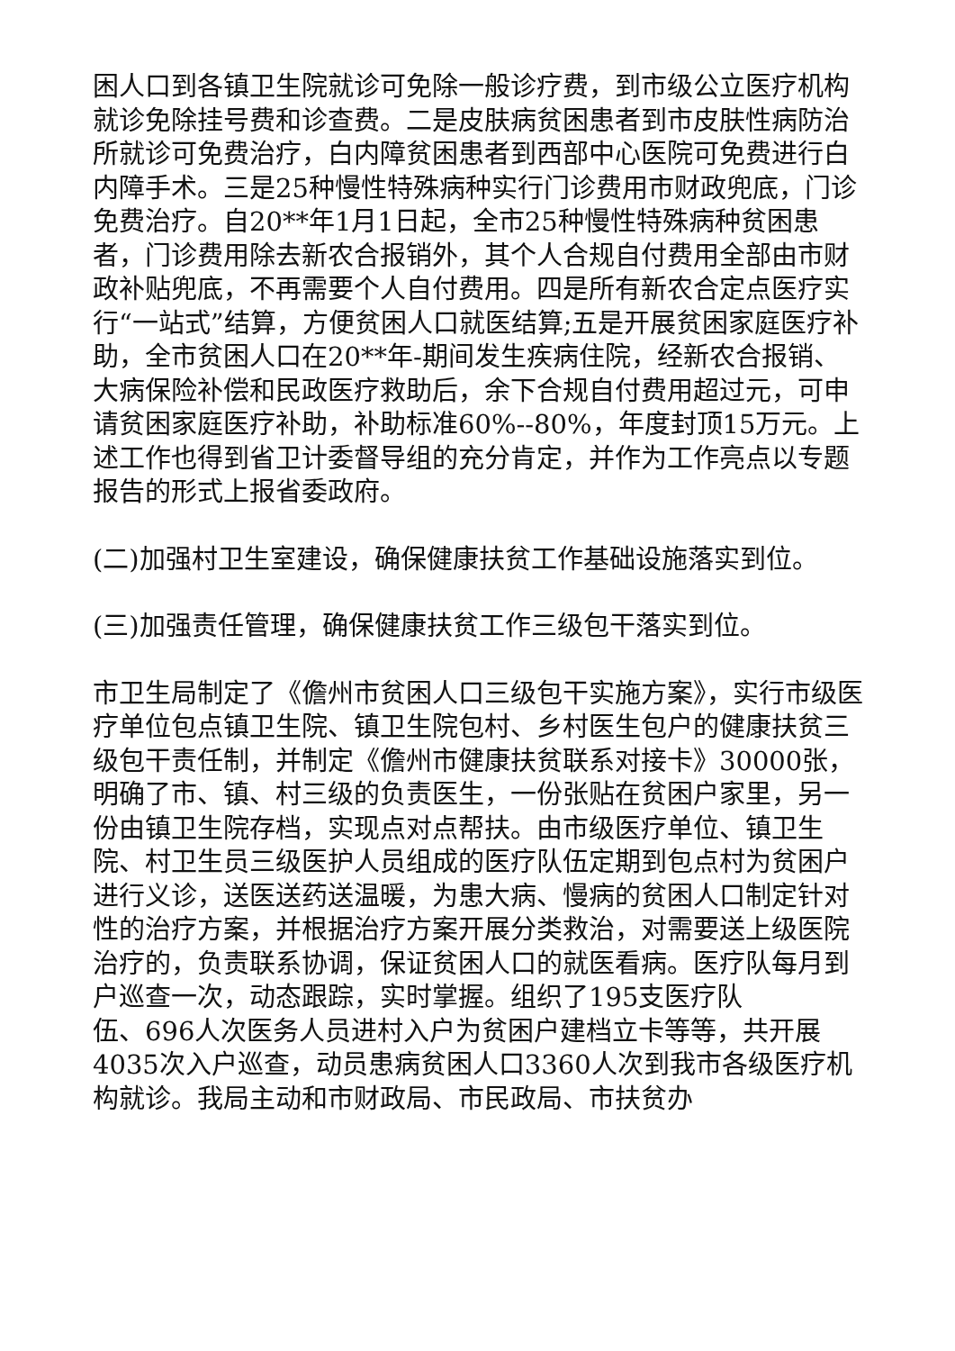困人口到各镇卫生院就诊可免除一般诊疗费，到市级公立医疗机构就诊免除挂号费和诊查费。二是皮肤病贫困患者到市皮肤性病防治所就诊可免费治疗，白内障贫困患者到西部中心医院可免费进行白内障手术。三是25种慢性特殊病种实行门诊费用市财政兜底，门诊免费治疗。自20**年1月1日起，全市25种慢性特殊病种贫困患者，门诊费用除去新农合报销外，其个人合规自付费用全部由市财政补贴兜底，不再需要个人自付费用。四是所有新农合定点医疗实行“一站式”结算，方便贫困人口就医结算;五是开展贫困家庭医疗补助，全市贫困人口在20**年-期间发生疾病住院，经新农合报销、大病保险补偿和民政医疗救助后，余下合规自付费用超过元，可申请贫困家庭医疗补助，补助标准60%--80%，年度封顶15万元。上述工作也得到省卫计委督导组的充分肯定，并作为工作亮点以专题报告的形式上报省委政府。
(二)加强村卫生室建设，确保健康扶贫工作基础设施落实到位。
(三)加强责任管理，确保健康扶贫工作三级包干落实到位。
市卫生局制定了《儋州市贫困人口三级包干实施方案》，实行市级医疗单位包点镇卫生院、镇卫生院包村、乡村医生包户的健康扶贫三级包干责任制，并制定《儋州市健康扶贫联系对接卡》30000张，明确了市、镇、村三级的负责医生，一份张贴在贫困户家里，另一份由镇卫生院存档，实现点对点帮扶。由市级医疗单位、镇卫生院、村卫生员三级医护人员组成的医疗队伍定期到包点村为贫困户进行义诊，送医送药送温暖，为患大病、慢病的贫困人口制定针对性的治疗方案，并根据治疗方案开展分类救治，对需要送上级医院治疗的，负责联系协调，保证贫困人口的就医看病。医疗队每月到户巡查一次，动态跟踪，实时掌握。组织了195支医疗队
伍、696人次医务人员进村入户为贫困户建档立卡等等，共开展4035次入户巡查，动员患病贫困人口3360人次到我市各级医疗机构就诊。我局主动和市财政局、市民政局、市扶贫办